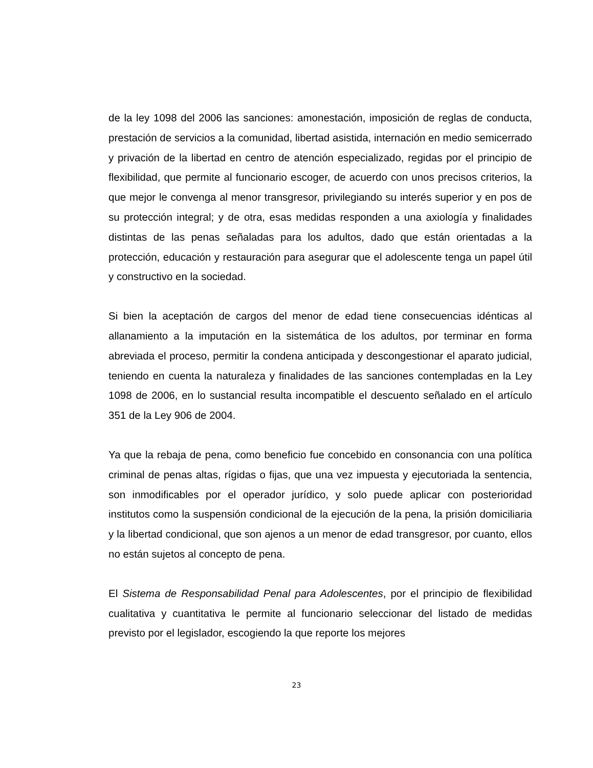de la ley 1098 del 2006 las sanciones: amonestación, imposición de reglas de conducta, prestación de servicios a la comunidad, libertad asistida, internación en medio semicerrado y privación de la libertad en centro de atención especializado, regidas por el principio de flexibilidad, que permite al funcionario escoger, de acuerdo con unos precisos criterios, la que mejor le convenga al menor transgresor, privilegiando su interés superior y en pos de su protección integral; y de otra, esas medidas responden a una axiología y finalidades distintas de las penas señaladas para los adultos, dado que están orientadas a la protección, educación y restauración para asegurar que el adolescente tenga un papel útil y constructivo en la sociedad.
Si bien la aceptación de cargos del menor de edad tiene consecuencias idénticas al allanamiento a la imputación en la sistemática de los adultos, por terminar en forma abreviada el proceso, permitir la condena anticipada y descongestionar el aparato judicial, teniendo en cuenta la naturaleza y finalidades de las sanciones contempladas en la Ley 1098 de 2006, en lo sustancial resulta incompatible el descuento señalado en el artículo 351 de la Ley 906 de 2004.
Ya que la rebaja de pena, como beneficio fue concebido en consonancia con una política criminal de penas altas, rígidas o fijas, que una vez impuesta y ejecutoriada la sentencia, son inmodificables por el operador jurídico, y solo puede aplicar con posterioridad institutos como la suspensión condicional de la ejecución de la pena, la prisión domiciliaria y la libertad condicional, que son ajenos a un menor de edad transgresor, por cuanto, ellos no están sujetos al concepto de pena.
El Sistema de Responsabilidad Penal para Adolescentes, por el principio de flexibilidad cualitativa y cuantitativa le permite al funcionario seleccionar del listado de medidas previsto por el legislador, escogiendo la que reporte los mejores
23